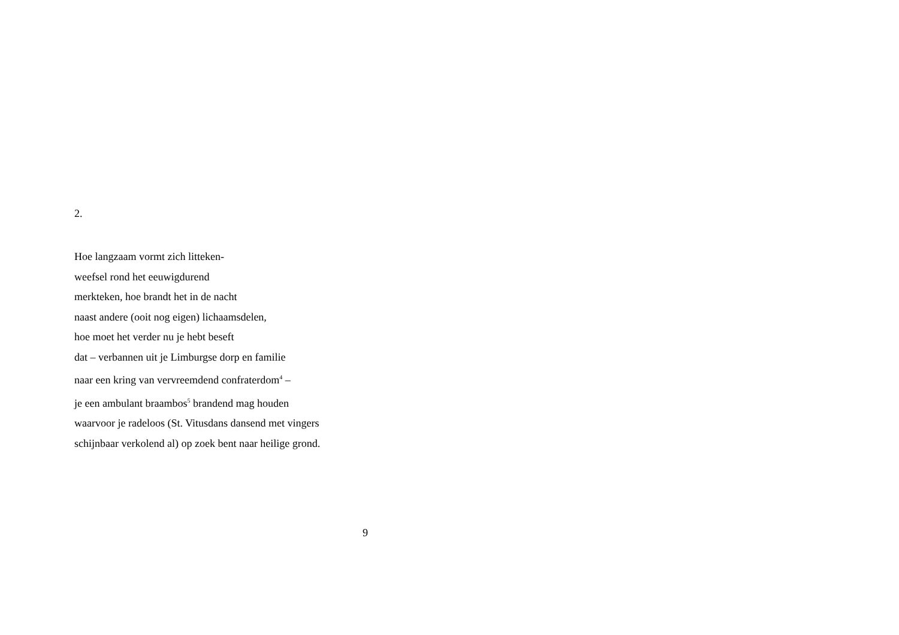2.
Hoe langzaam vormt zich litteken-
weefsel rond het eeuwigdurend
merkteken, hoe brandt het in de nacht
naast andere (ooit nog eigen) lichaamsdelen,
hoe moet het verder nu je hebt beseft
dat – verbannen uit je Limburgse dorp en familie
naar een kring van vervreemdend confraterdom<sup>4</sup> –
je een ambulant braambos<sup>5</sup> brandend mag houden
waarvoor je radeloos (St. Vitusdans dansend met vingers
schijnbaar verkolend al) op zoek bent naar heilige grond.
9